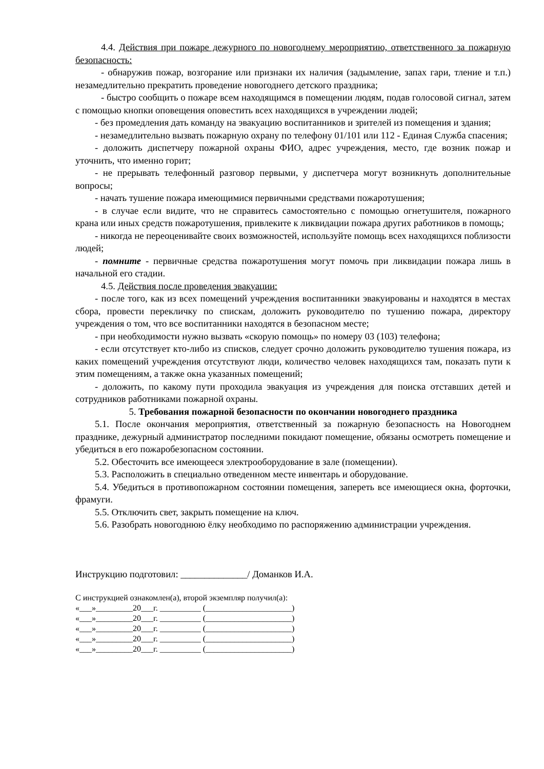4.4. Действия при пожаре дежурного по новогоднему мероприятию, ответственного за пожарную безопасность:
- обнаружив пожар, возгорание или признаки их наличия (задымление, запах гари, тление и т.п.) незамедлительно прекратить проведение новогоднего детского праздника;
- быстро сообщить о пожаре всем находящимся в помещении людям, подав голосовой сигнал, затем с помощью кнопки оповещения оповестить всех находящихся в учреждении людей;
- без промедления дать команду на эвакуацию воспитанников и зрителей из помещения и здания;
- незамедлительно вызвать пожарную охрану по телефону 01/101 или 112 - Единая Служба спасения;
- доложить диспетчеру пожарной охраны ФИО, адрес учреждения, место, где возник пожар и уточнить, что именно горит;
- не прерывать телефонный разговор первыми, у диспетчера могут возникнуть дополнительные вопросы;
- начать тушение пожара имеющимися первичными средствами пожаротушения;
- в случае если видите, что не справитесь самостоятельно с помощью огнетушителя, пожарного крана или иных средств пожаротушения, привлеките к ликвидации пожара других работников в помощь;
- никогда не переоценивайте своих возможностей, используйте помощь всех находящихся поблизости людей;
- помните - первичные средства пожаротушения могут помочь при ликвидации пожара лишь в начальной его стадии.
4.5. Действия после проведения эвакуации:
- после того, как из всех помещений учреждения воспитанники эвакуированы и находятся в местах сбора, провести перекличку по спискам, доложить руководителю по тушению пожара, директору учреждения о том, что все воспитанники находятся в безопасном месте;
- при необходимости нужно вызвать «скорую помощь» по номеру 03 (103) телефона;
- если отсутствует кто-либо из списков, следует срочно доложить руководителю тушения пожара, из каких помещений учреждения отсутствуют люди, количество человек находящихся там, показать пути к этим помещениям, а также окна указанных помещений;
- доложить, по какому пути проходила эвакуация из учреждения для поиска отставших детей и сотрудников работниками пожарной охраны.
5. Требования пожарной безопасности по окончании новогоднего праздника
5.1. После окончания мероприятия, ответственный за пожарную безопасность на Новогоднем празднике, дежурный администратор последними покидают помещение, обязаны осмотреть помещение и убедиться в его пожаробезопасном состоянии.
5.2. Обесточить все имеющееся электрооборудование в зале (помещении).
5.3. Расположить в специально отведенном месте инвентарь и оборудование.
5.4. Убедиться в противопожарном состоянии помещения, запереть все имеющиеся окна, форточки, фрамуги.
5.5. Отключить свет, закрыть помещение на ключ.
5.6. Разобрать новогоднюю ёлку необходимо по распоряжению администрации учреждения.
Инструкцию подготовил: ______________/ Доманков И.А.
С инструкцией ознакомлен(а), второй экземпляр получил(а):
«___»_________20___г. __________ (_____________________)
«___»_________20___г. __________ (_____________________)
«___»_________20___г. __________ (_____________________)
«___»_________20___г. __________ (_____________________)
«___»_________20___г. __________ (_____________________)